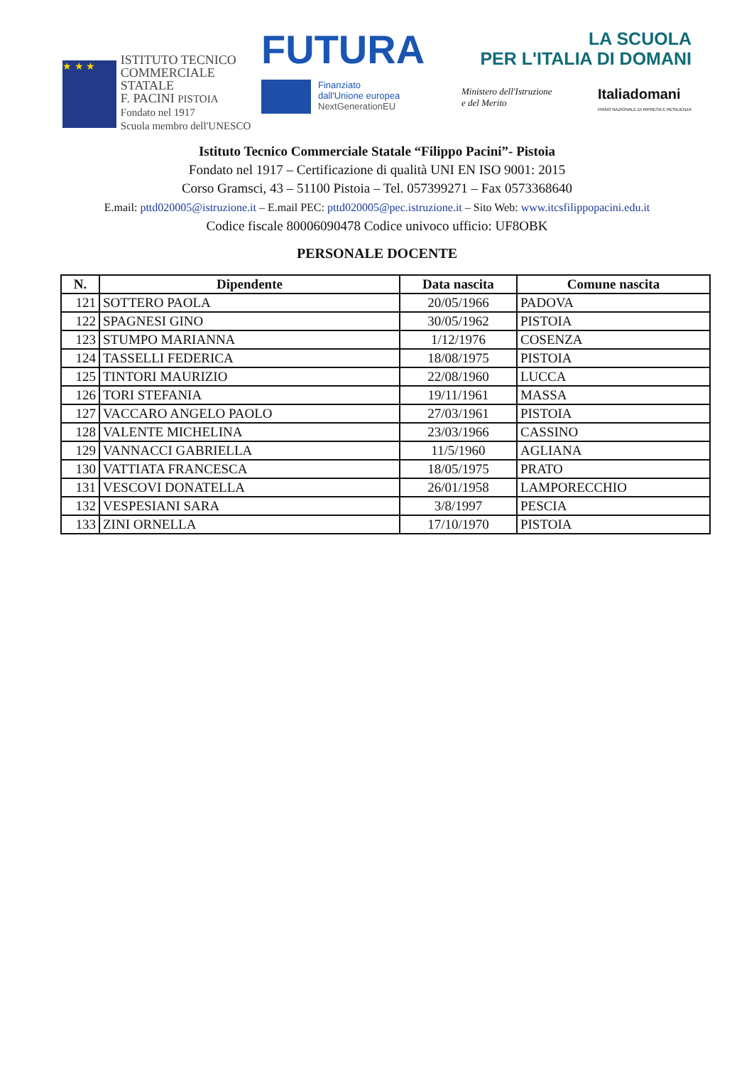★ ★ ★
ISTITUTO TECNICO
COMMERCIALE
STATALE
F. PACINI PISTOIA Fondato nel 1917
Scuola membro dell'UNESCO
FUTURA
Finanziato
dall'Unione europea
NextGenerationEU
LA SCUOLA
PER L'ITALIA DI DOMANI
Ministero dell'Istruzione
e del Merito Italiadomani
PIANO NAZIONALE DI RIPRESA E RESILIENZA
Istituto Tecnico Commerciale Statale “Filippo Pacini”- Pistoia
Fondato nel 1917 – Certificazione di qualità UNI EN ISO 9001: 2015
Corso Gramsci, 43 – 51100 Pistoia – Tel. 057399271 – Fax 0573368640
E.mail: pttd020005@istruzione.it – E.mail PEC: pttd020005@pec.istruzione.it – Sito Web: www.itcsfilippopacini.edu.it
Codice fiscale 80006090478 Codice univoco ufficio: UF8OBK
PERSONALE DOCENTE
| N. | Dipendente | Data nascita | Comune nascita |
| --- | --- | --- | --- |
| 121 | SOTTERO PAOLA | 20/05/1966 | PADOVA |
| 122 | SPAGNESI GINO | 30/05/1962 | PISTOIA |
| 123 | STUMPO MARIANNA | 1/12/1976 | COSENZA |
| 124 | TASSELLI FEDERICA | 18/08/1975 | PISTOIA |
| 125 | TINTORI MAURIZIO | 22/08/1960 | LUCCA |
| 126 | TORI STEFANIA | 19/11/1961 | MASSA |
| 127 | VACCARO ANGELO PAOLO | 27/03/1961 | PISTOIA |
| 128 | VALENTE MICHELINA | 23/03/1966 | CASSINO |
| 129 | VANNACCI GABRIELLA | 11/5/1960 | AGLIANA |
| 130 | VATTIATA FRANCESCA | 18/05/1975 | PRATO |
| 131 | VESCOVI DONATELLA | 26/01/1958 | LAMPORECCHIO |
| 132 | VESPESIANI SARA | 3/8/1997 | PESCIA |
| 133 | ZINI ORNELLA | 17/10/1970 | PISTOIA |